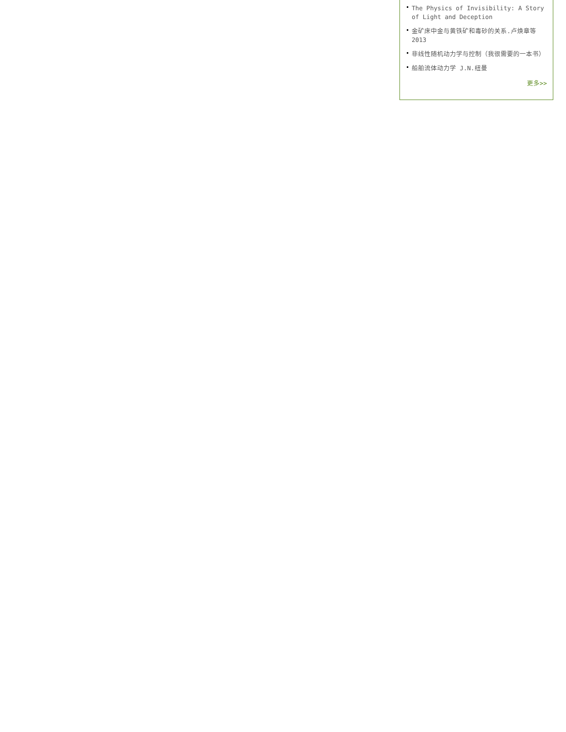The Physics of Invisibility: A Story of Light and Deception
金矿床中金与黄铁矿和毒砂的关系.卢焕章等 2013
非线性随机动力学与控制（我很需要的一本书）
船舶流体动力学 J.N.纽曼
更多>>